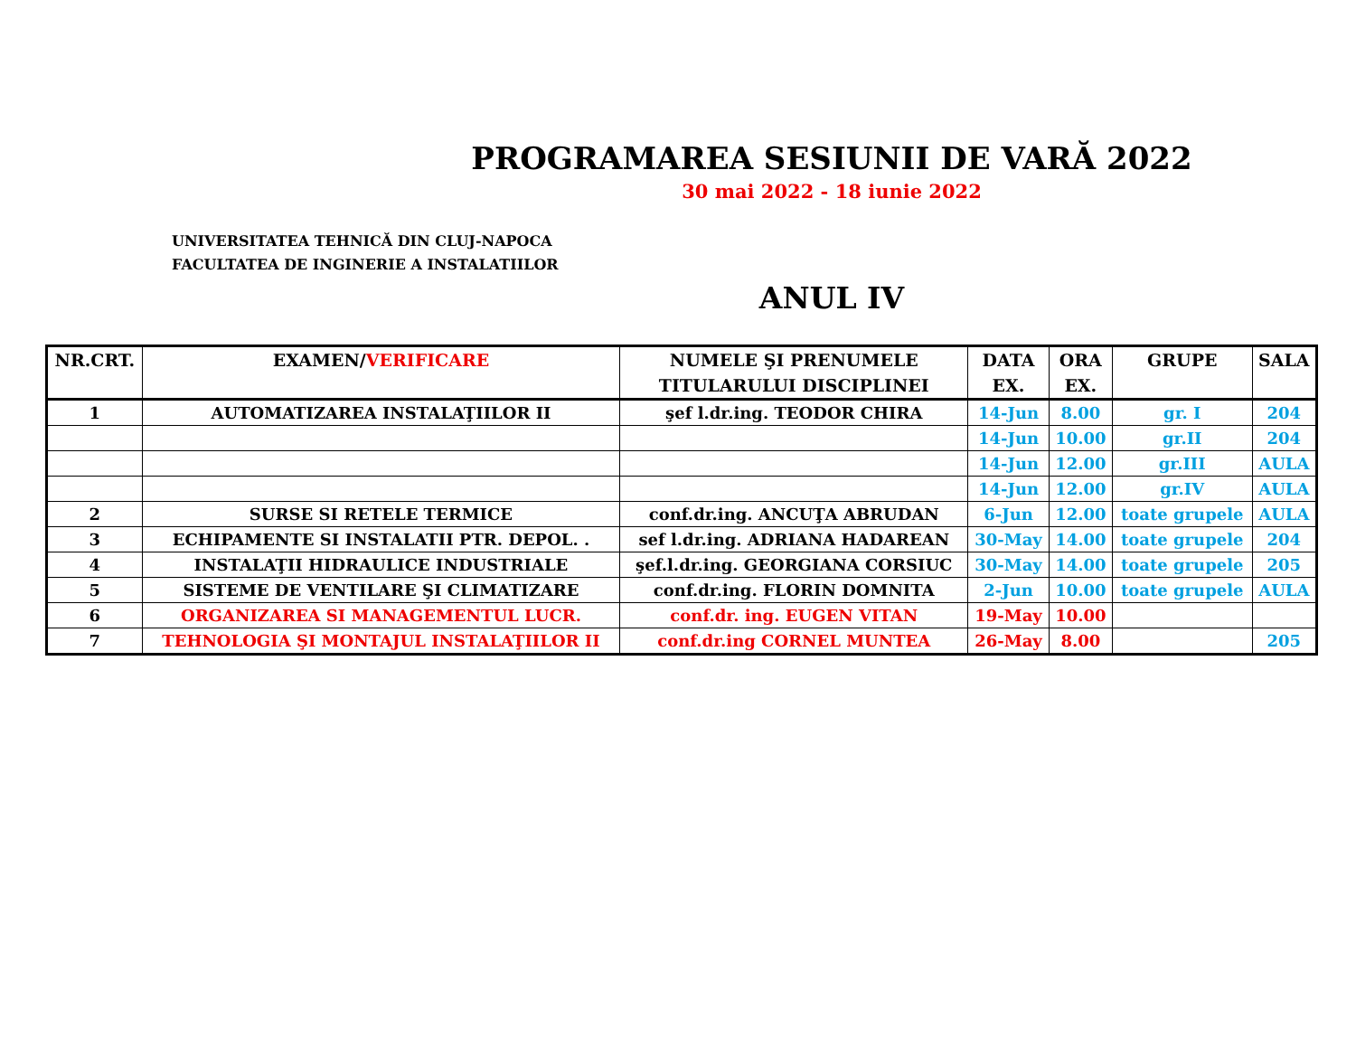PROGRAMAREA SESIUNII DE VARĂ 2022
30 mai 2022 - 18 iunie 2022
UNIVERSITATEA TEHNICĂ DIN CLUJ-NAPOCA
FACULTATEA DE INGINERIE A INSTALATIILOR
ANUL IV
| NR.CRT. | EXAMEN/ VERIFICARE | NUMELE ŞI PRENUMELE TITULARULUI DISCIPLINEI | DATA EX. | ORA EX. | GRUPE | SALA |
| --- | --- | --- | --- | --- | --- | --- |
| 1 | AUTOMATIZAREA INSTALAŢIILOR II | şef l.dr.ing. TEODOR CHIRA | 14-Jun | 8.00 | gr. I | 204 |
| | | | 14-Jun | 10.00 | gr.II | 204 |
| | | | 14-Jun | 12.00 | gr.III | AULA |
| | | | 14-Jun | 12.00 | gr.IV | AULA |
| 2 | SURSE SI RETELE TERMICE | conf.dr.ing. ANCUŢA ABRUDAN | 6-Jun | 12.00 | toate grupele | AULA |
| 3 | ECHIPAMENTE SI INSTALATII PTR. DEPOL. . | sef l.dr.ing. ADRIANA HADAREAN | 30-May | 14.00 | toate grupele | 204 |
| 4 | INSTALAŢII HIDRAULICE INDUSTRIALE | şef.l.dr.ing. GEORGIANA CORSIUC | 30-May | 14.00 | toate grupele | 205 |
| 5 | SISTEME DE VENTILARE ŞI CLIMATIZARE | conf.dr.ing. FLORIN DOMNITA | 2-Jun | 10.00 | toate grupele | AULA |
| 6 | ORGANIZAREA SI MANAGEMENTUL LUCR. | conf.dr. ing. EUGEN VITAN | 19-May | 10.00 | | |
| 7 | TEHNOLOGIA ŞI MONTAJUL INSTALAŢIILOR II | conf.dr.ing CORNEL MUNTEA | 26-May | 8.00 | | 205 |